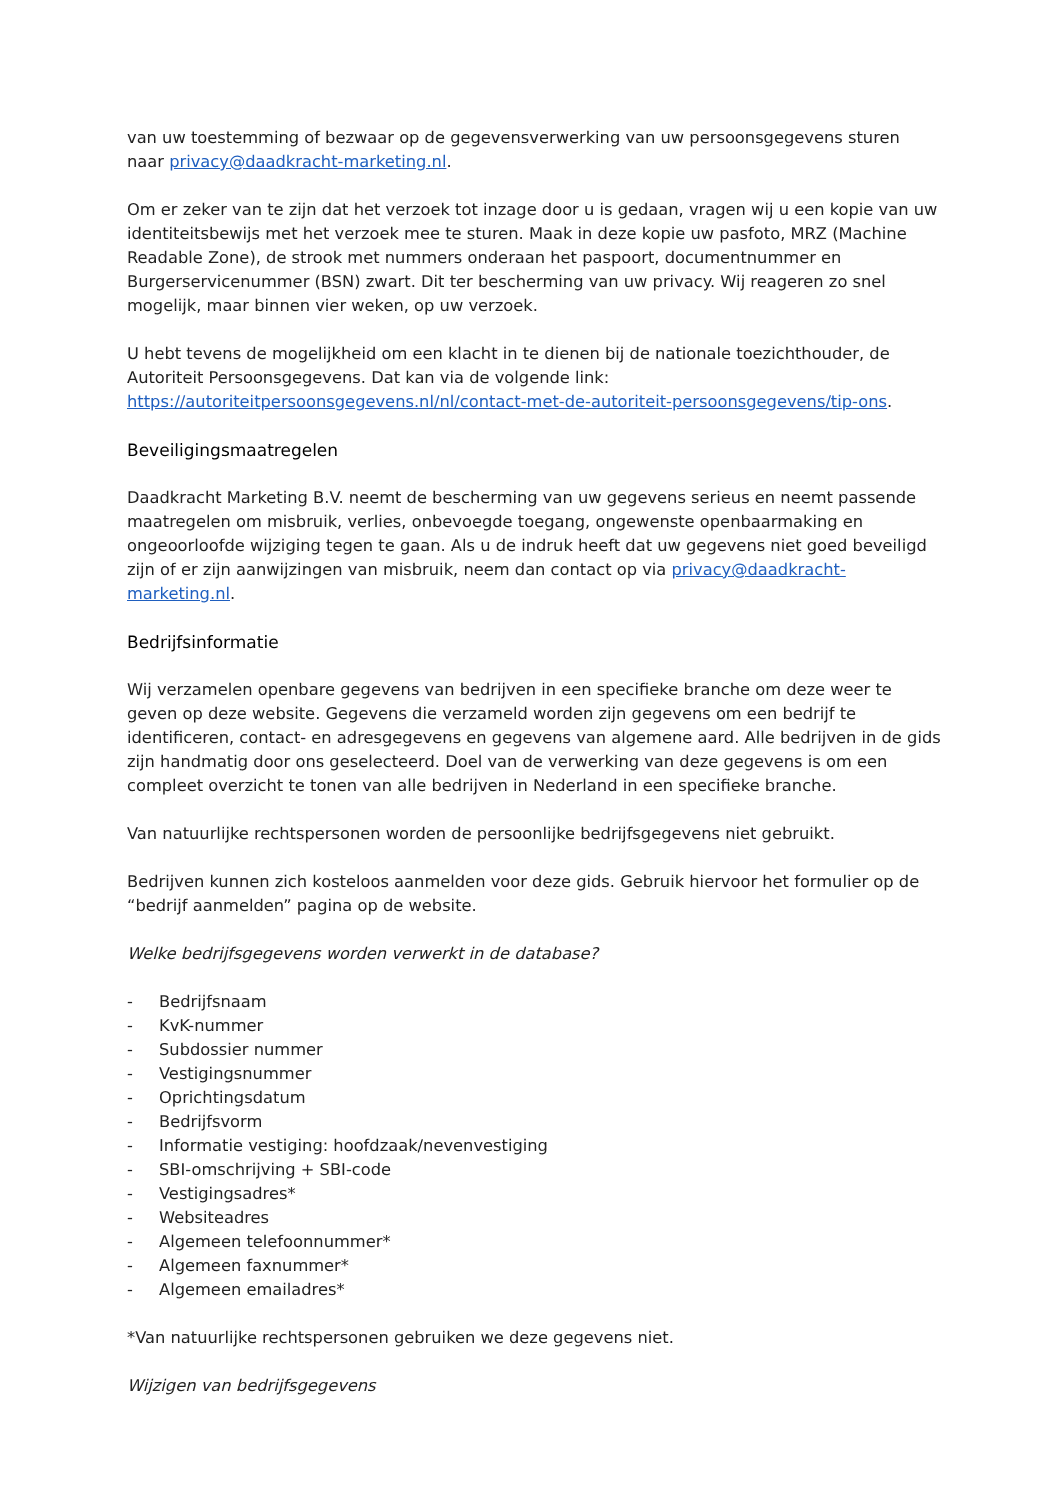van uw toestemming of bezwaar op de gegevensverwerking van uw persoonsgegevens sturen naar privacy@daadkracht-marketing.nl.
Om er zeker van te zijn dat het verzoek tot inzage door u is gedaan, vragen wij u een kopie van uw identiteitsbewijs met het verzoek mee te sturen. Maak in deze kopie uw pasfoto, MRZ (Machine Readable Zone), de strook met nummers onderaan het paspoort, documentnummer en Burgerservicenummer (BSN) zwart. Dit ter bescherming van uw privacy. Wij reageren zo snel mogelijk, maar binnen vier weken, op uw verzoek.
U hebt tevens de mogelijkheid om een klacht in te dienen bij de nationale toezichthouder, de Autoriteit Persoonsgegevens. Dat kan via de volgende link: https://autoriteitpersoonsgegevens.nl/nl/contact-met-de-autoriteit-persoonsgegevens/tip-ons.
Beveiligingsmaatregelen
Daadkracht Marketing B.V. neemt de bescherming van uw gegevens serieus en neemt passende maatregelen om misbruik, verlies, onbevoegde toegang, ongewenste openbaarmaking en ongeoorloofde wijziging tegen te gaan. Als u de indruk heeft dat uw gegevens niet goed beveiligd zijn of er zijn aanwijzingen van misbruik, neem dan contact op via privacy@daadkracht-marketing.nl.
Bedrijfsinformatie
Wij verzamelen openbare gegevens van bedrijven in een specifieke branche om deze weer te geven op deze website. Gegevens die verzameld worden zijn gegevens om een bedrijf te identificeren, contact- en adresgegevens en gegevens van algemene aard. Alle bedrijven in de gids zijn handmatig door ons geselecteerd. Doel van de verwerking van deze gegevens is om een compleet overzicht te tonen van alle bedrijven in Nederland in een specifieke branche.
Van natuurlijke rechtspersonen worden de persoonlijke bedrijfsgegevens niet gebruikt.
Bedrijven kunnen zich kosteloos aanmelden voor deze gids. Gebruik hiervoor het formulier op de “bedrijf aanmelden” pagina op de website.
Welke bedrijfsgegevens worden verwerkt in de database?
- Bedrijfsnaam
- KvK-nummer
- Subdossier nummer
- Vestigingsnummer
- Oprichtingsdatum
- Bedrijfsvorm
- Informatie vestiging: hoofdzaak/nevenvestiging
- SBI-omschrijving + SBI-code
- Vestigingsadres*
- Websiteadres
- Algemeen telefoonnummer*
- Algemeen faxnummer*
- Algemeen emailadres*
*Van natuurlijke rechtspersonen gebruiken we deze gegevens niet.
Wijzigen van bedrijfsgegevens